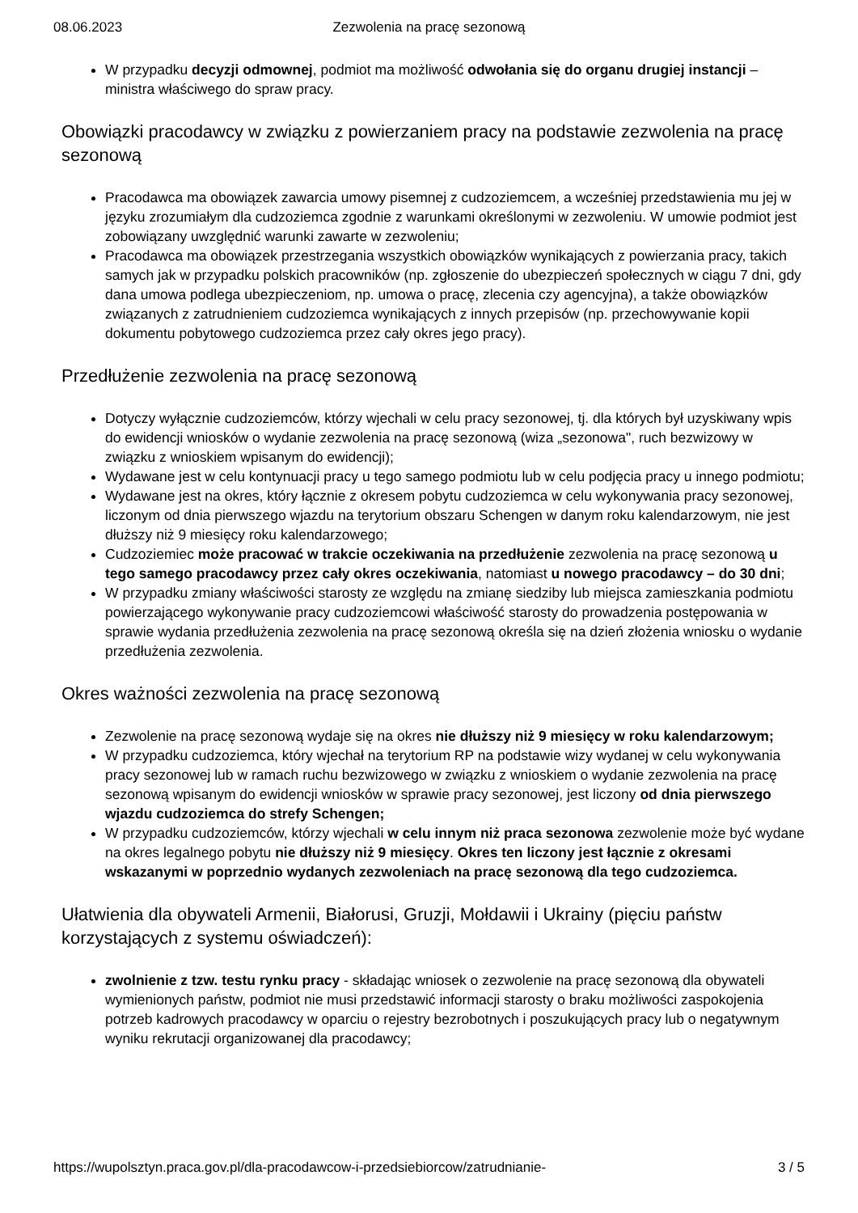08.06.2023 Zezwolenia na pracę sezonową
W przypadku decyzji odmownej, podmiot ma możliwość odwołania się do organu drugiej instancji – ministra właściwego do spraw pracy.
Obowiązki pracodawcy w związku z powierzaniem pracy na podstawie zezwolenia na pracę sezonową
Pracodawca ma obowiązek zawarcia umowy pisemnej z cudzoziemcem, a wcześniej przedstawienia mu jej w języku zrozumiałym dla cudzoziemca zgodnie z warunkami określonymi w zezwoleniu. W umowie podmiot jest zobowiązany uwzględnić warunki zawarte w zezwoleniu;
Pracodawca ma obowiązek przestrzegania wszystkich obowiązków wynikających z powierzania pracy, takich samych jak w przypadku polskich pracowników (np. zgłoszenie do ubezpieczeń społecznych w ciągu 7 dni, gdy dana umowa podlega ubezpieczeniom, np. umowa o pracę, zlecenia czy agencyjna), a także obowiązków związanych z zatrudnieniem cudzoziemca wynikających z innych przepisów (np. przechowywanie kopii dokumentu pobytowego cudzoziemca przez cały okres jego pracy).
Przedłużenie zezwolenia na pracę sezonową
Dotyczy wyłącznie cudzoziemców, którzy wjechali w celu pracy sezonowej, tj. dla których był uzyskiwany wpis do ewidencji wniosków o wydanie zezwolenia na pracę sezonową (wiza „sezonowa", ruch bezwizowy w związku z wnioskiem wpisanym do ewidencji);
Wydawane jest w celu kontynuacji pracy u tego samego podmiotu lub w celu podjęcia pracy u innego podmiotu;
Wydawane jest na okres, który łącznie z okresem pobytu cudzoziemca w celu wykonywania pracy sezonowej, liczonym od dnia pierwszego wjazdu na terytorium obszaru Schengen w danym roku kalendarzowym, nie jest dłuższy niż 9 miesięcy roku kalendarzowego;
Cudzoziemiec może pracować w trakcie oczekiwania na przedłużenie zezwolenia na pracę sezonową u tego samego pracodawcy przez cały okres oczekiwania, natomiast u nowego pracodawcy – do 30 dni;
W przypadku zmiany właściwości starosty ze względu na zmianę siedziby lub miejsca zamieszkania podmiotu powierzającego wykonywanie pracy cudzoziemcowi właściwość starosty do prowadzenia postępowania w sprawie wydania przedłużenia zezwolenia na pracę sezonową określa się na dzień złożenia wniosku o wydanie przedłużenia zezwolenia.
Okres ważności zezwolenia na pracę sezonową
Zezwolenie na pracę sezonową wydaje się na okres nie dłuższy niż 9 miesięcy w roku kalendarzowym;
W przypadku cudzoziemca, który wjechał na terytorium RP na podstawie wizy wydanej w celu wykonywania pracy sezonowej lub w ramach ruchu bezwizowego w związku z wnioskiem o wydanie zezwolenia na pracę sezonową wpisanym do ewidencji wniosków w sprawie pracy sezonowej, jest liczony od dnia pierwszego wjazdu cudzoziemca do strefy Schengen;
W przypadku cudzoziemców, którzy wjechali w celu innym niż praca sezonowa zezwolenie może być wydane na okres legalnego pobytu nie dłuższy niż 9 miesięcy. Okres ten liczony jest łącznie z okresami wskazanymi w poprzednio wydanych zezwoleniach na pracę sezonową dla tego cudzoziemca.
Ułatwienia dla obywateli Armenii, Białorusi, Gruzji, Mołdawii i Ukrainy (pięciu państw korzystających z systemu oświadczeń):
zwolnienie z tzw. testu rynku pracy - składając wniosek o zezwolenie na pracę sezonową dla obywateli wymienionych państw, podmiot nie musi przedstawić informacji starosty o braku możliwości zaspokojenia potrzeb kadrowych pracodawcy w oparciu o rejestry bezrobotnych i poszukujących pracy lub o negatywnym wyniku rekrutacji organizowanej dla pracodawcy;
https://wupolsztyn.praca.gov.pl/dla-pracodawcow-i-przedsiebiorcow/zatrudnianie- 3 / 5